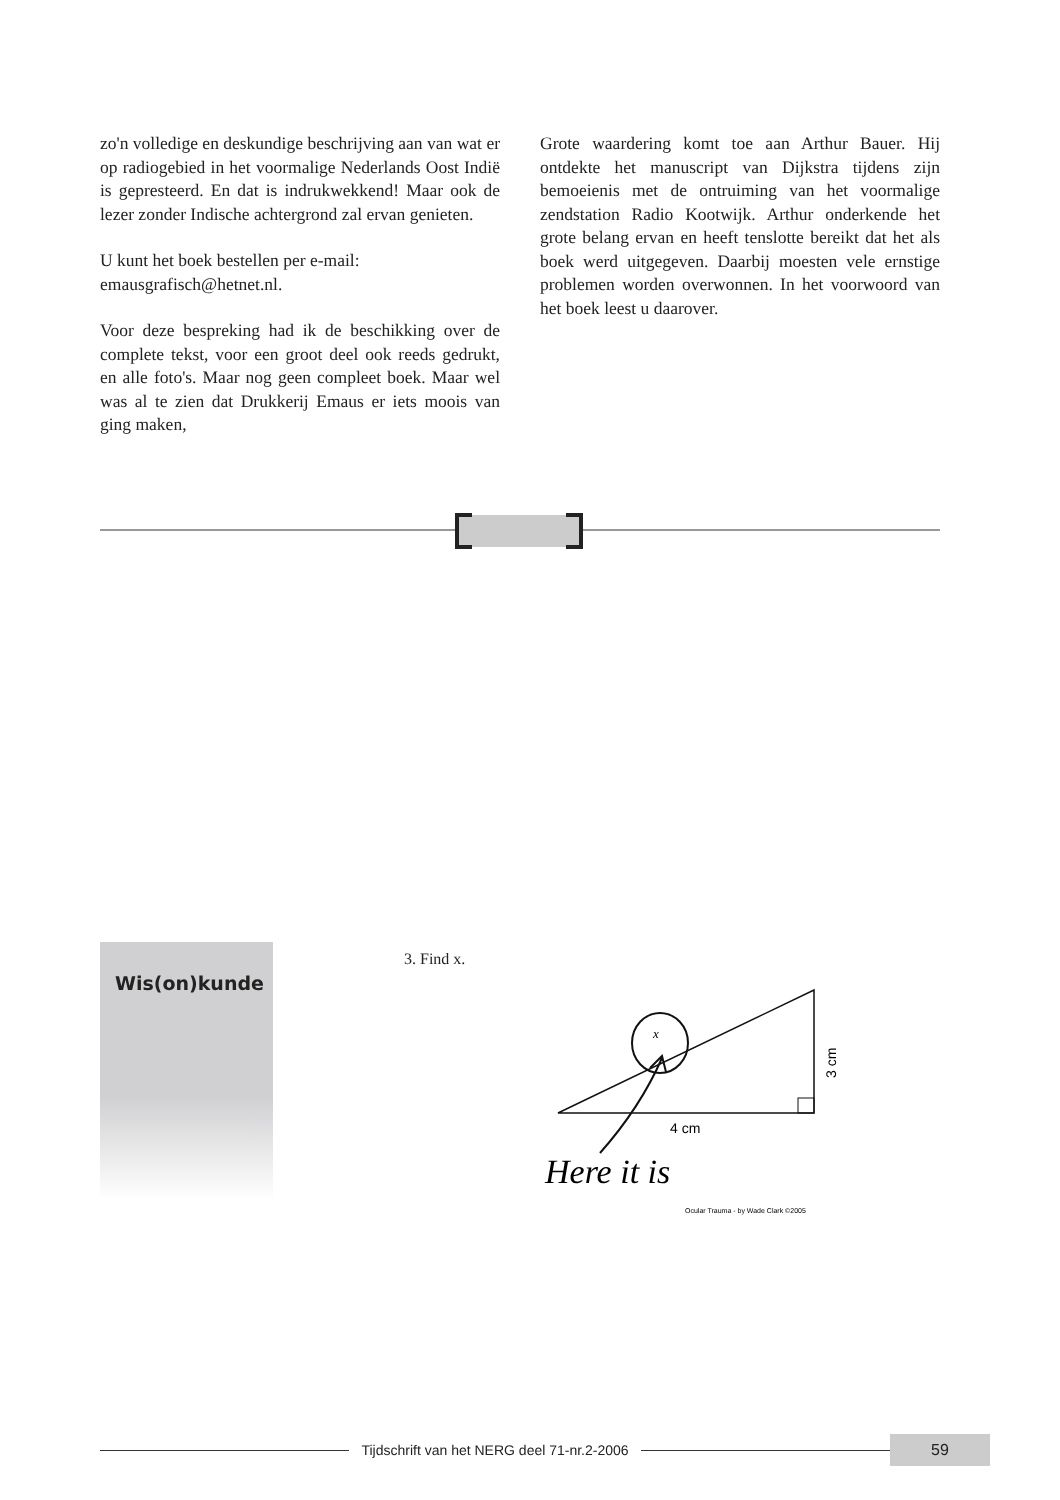zo'n volledige en deskundige beschrijving aan van wat er op radiogebied in het voormalige Nederlands Oost Indië is gepresteerd. En dat is indrukwekkend! Maar ook de lezer zonder Indische achtergrond zal ervan genieten.
U kunt het boek bestellen per e-mail:
emausgrafisch@hetnet.nl.
Voor deze bespreking had ik de beschikking over de complete tekst, voor een groot deel ook reeds gedrukt, en alle foto's. Maar nog geen compleet boek. Maar wel was al te zien dat Drukkerij Emaus er iets moois van ging maken,
Grote waardering komt toe aan Arthur Bauer. Hij ontdekte het manuscript van Dijkstra tijdens zijn bemoeienis met de ontruiming van het voormalige zendstation Radio Kootwijk. Arthur onderkende het grote belang ervan en heeft tenslotte bereikt dat het als boek werd uitgegeven. Daarbij moesten vele ernstige problemen worden overwonnen. In het voorwoord van het boek leest u daarover.
Wis(on)kunde
3. Find x.
x
4 cm
3 cm
Here it is
Ocular Trauma - by Wade Clark ©2005
Tijdschrift van het NERG deel 71-nr.2-2006
59